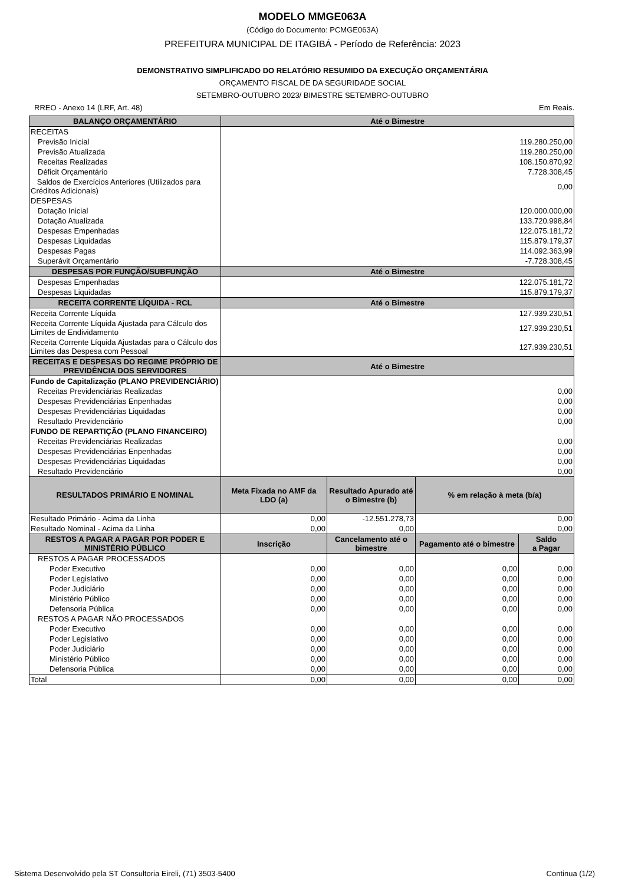MODELO MMGE063A
(Código do Documento: PCMGE063A)
PREFEITURA MUNICIPAL DE ITAGIBÁ - Período de Referência: 2023
DEMONSTRATIVO SIMPLIFICADO DO RELATÓRIO RESUMIDO DA EXECUÇÃO ORÇAMENTÁRIA
ORÇAMENTO FISCAL DE DA SEGURIDADE SOCIAL
SETEMBRO-OUTUBRO 2023/ BIMESTRE SETEMBRO-OUTUBRO
RREO - Anexo 14 (LRF, Art. 48) Em Reais.
| BALANÇO ORÇAMENTÁRIO | Até o Bimestre | | | |
| --- | --- | --- | --- | --- |
| RECEITAS | | | | |
| Previsão Inicial | 119.280.250,00 | | | |
| Previsão Atualizada | 119.280.250,00 | | | |
| Receitas Realizadas | 108.150.870,92 | | | |
| Déficit Orçamentário | 7.728.308,45 | | | |
| Saldos de Exercícios Anteriores (Utilizados para Créditos Adicionais) | 0,00 | | | |
| DESPESAS | | | | |
| Dotação Inicial | 120.000.000,00 | | | |
| Dotação Atualizada | 133.720.998,84 | | | |
| Despesas Empenhadas | 122.075.181,72 | | | |
| Despesas Liquidadas | 115.879.179,37 | | | |
| Despesas Pagas | 114.092.363,99 | | | |
| Superávit Orçamentário | -7.728.308,45 | | | |
| DESPESAS POR FUNÇÃO/SUBFUNÇÃO | Até o Bimestre | | | |
| Despesas Empenhadas | 122.075.181,72 | | | |
| Despesas Liquidadas | 115.879.179,37 | | | |
| RECEITA CORRENTE LÍQUIDA - RCL | Até o Bimestre | | | |
| Receita Corrente Líquida | 127.939.230,51 | | | |
| Receita Corrente Líquida Ajustada para Cálculo dos Limites de Endividamento | 127.939.230,51 | | | |
| Receita Corrente Líquida Ajustadas para o Cálculo dos Limites das Despesa com Pessoal | 127.939.230,51 | | | |
| RECEITAS E DESPESAS DO REGIME PRÓPRIO DE PREVIDÊNCIA DOS SERVIDORES | Até o Bimestre | | | |
| Fundo de Capitalização (PLANO PREVIDENCIÁRIO) | | | | |
| Receitas Previdenciárias Realizadas | 0,00 | | | |
| Despesas Previdenciárias Enpenhadas | 0,00 | | | |
| Despesas Previdenciárias Liquidadas | 0,00 | | | |
| Resultado Previdenciário | 0,00 | | | |
| FUNDO DE REPARTIÇÃO (PLANO FINANCEIRO) | | | | |
| Receitas Previdenciárias Realizadas | 0,00 | | | |
| Despesas Previdenciárias Enpenhadas | 0,00 | | | |
| Despesas Previdenciárias Liquidadas | 0,00 | | | |
| Resultado Previdenciário | 0,00 | | | |
| RESULTADOS PRIMÁRIO E NOMINAL | Meta Fixada no AMF da LDO (a) | Resultado Apurado até o Bimestre (b) | % em relação à meta (b/a) | |
| Resultado Primário - Acima da Linha | 0,00 | -12.551.278,73 | 0,00 | |
| Resultado Nominal - Acima da Linha | 0,00 | 0,00 | 0,00 | |
| RESTOS A PAGAR A PAGAR POR PODER E MINISTÉRIO PÚBLICO | Inscrição | Cancelamento até o bimestre | Pagamento até o bimestre | Saldo a Pagar |
| RESTOS A PAGAR PROCESSADOS | | | | |
| Poder Executivo | 0,00 | 0,00 | 0,00 | 0,00 |
| Poder Legislativo | 0,00 | 0,00 | 0,00 | 0,00 |
| Poder Judiciário | 0,00 | 0,00 | 0,00 | 0,00 |
| Ministério Público | 0,00 | 0,00 | 0,00 | 0,00 |
| Defensoria Pública | 0,00 | 0,00 | 0,00 | 0,00 |
| RESTOS A PAGAR NÃO PROCESSADOS | | | | |
| Poder Executivo | 0,00 | 0,00 | 0,00 | 0,00 |
| Poder Legislativo | 0,00 | 0,00 | 0,00 | 0,00 |
| Poder Judiciário | 0,00 | 0,00 | 0,00 | 0,00 |
| Ministério Público | 0,00 | 0,00 | 0,00 | 0,00 |
| Defensoria Pública | 0,00 | 0,00 | 0,00 | 0,00 |
| Total | 0,00 | 0,00 | 0,00 | 0,00 |
Sistema Desenvolvido pela ST Consultoria Eireli, (71) 3503-5400 Continua (1/2)